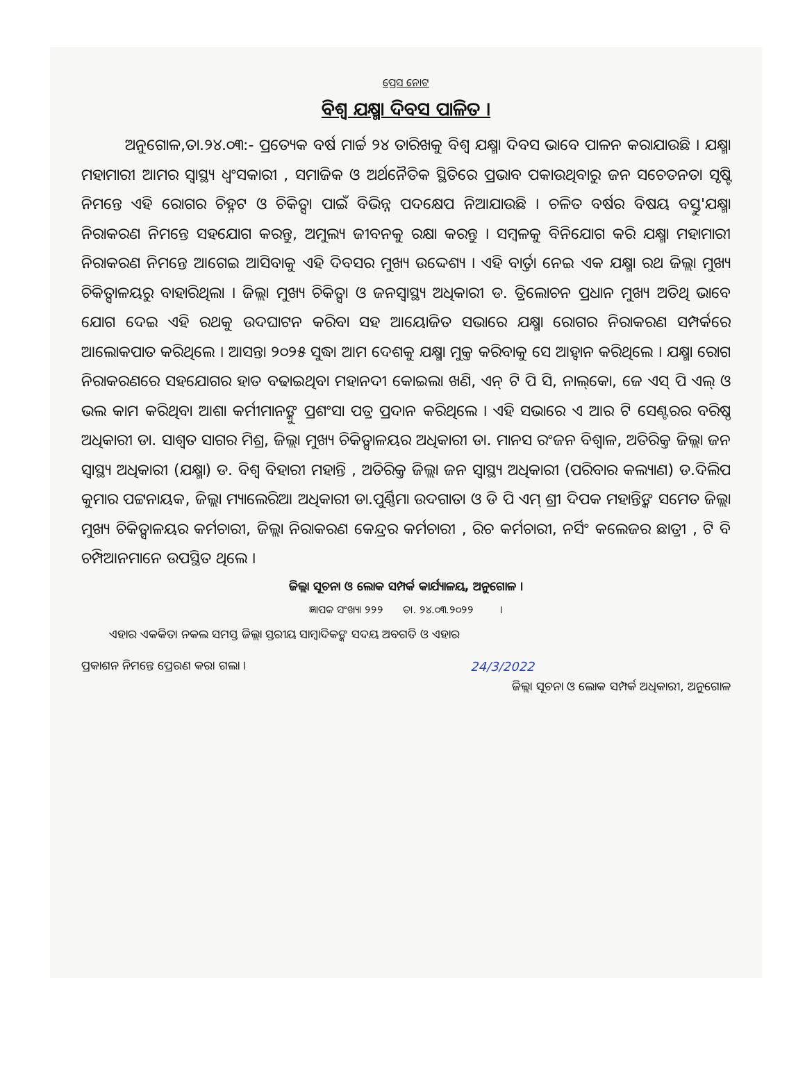ପ୍ରେସ ନୋଟ
ବିଶ୍ୱ ଯକ୍ଷ୍ମା ଦିବସ ପାଳିତ ।
ଅନୁଗୋଳ,ତା.୨୪.୦୩:- ପ୍ରତ୍ୟେକ ବର୍ଷ ମାର୍ଚ୍ଚ ୨୪ ତାରିଖକୁ ବିଶ୍ୱ ଯକ୍ଷ୍ମା ଦିବସ ଭାବେ ପାଳନ କରାଯାଉଛି । ଯକ୍ଷ୍ମା ମହାମାରୀ ଆମର ସ୍ୱାସ୍ଥ୍ୟ ଧ୍ୱଂସକାରୀ , ସମାଜିକ ଓ ଅର୍ଥନୈତିକ ସ୍ଥିତିରେ ପ୍ରଭାବ ପକାଉଥିବାରୁ ଜନ ସଚେତନତା ସୃଷ୍ଟି ନିମନ୍ତେ ଏହି ରୋଗର ଚିହ୍ନଟ ଓ ଚିକିତ୍ସା ପାଇଁ ବିଭିନ୍ନ ପଦକ୍ଷେପ ନିଆଯାଉଛି । ଚଳିତ ବର୍ଷର ବିଷୟ ବସ୍ତୁ'ଯକ୍ଷ୍ମା ନିରାକରଣ ନିମନ୍ତେ ସହଯୋଗ କରନ୍ତୁ, ଅମୁଲ୍ୟ ଜୀବନକୁ ରକ୍ଷା କରନ୍ତୁ । ସମ୍ବଳକୁ ବିନିଯୋଗ କରି ଯକ୍ଷ୍ମା ମହାମାରୀ ନିରାକରଣ ନିମନ୍ତେ ଆଗେଇ ଆସିବାକୁ ଏହି ଦିବସର ମୁଖ୍ୟ ଉଦ୍ଦେଶ୍ୟ । ଏହି ବାର୍ତ୍ତା ନେଇ ଏକ ଯକ୍ଷ୍ମା ରଥ ଜିଲ୍ଲା ମୁଖ୍ୟ ଚିକିତ୍ସାଳୟରୁ ବାହାରିଥିଲା । ଜିଲ୍ଲା ମୁଖ୍ୟ ଚିକିତ୍ସା ଓ ଜନସ୍ୱାସ୍ଥ୍ୟ ଅଧିକାରୀ ଡ. ତ୍ରିଲୋଚନ ପ୍ରଧାନ ମୁଖ୍ୟ ଅତିଥି ଭାବେ ଯୋଗ ଦେଇ ଏହି ରଥକୁ ଉଦଘାଟନ କରିବା ସହ ଆୟୋଜିତ ସଭାରେ ଯକ୍ଷ୍ମା ରୋଗର ନିରାକରଣ ସମ୍ପର୍କରେ ଆଲୋକପାତ କରିଥିଲେ । ଆସନ୍ତା ୨୦୨୫ ସୁଦ୍ଧା ଆମ ଦେଶକୁ ଯକ୍ଷ୍ମା ମୁକ୍ତ କରିବାକୁ ସେ ଆହ୍ୱାନ କରିଥିଲେ । ଯକ୍ଷ୍ମା ରୋଗ ନିରାକରଣରେ ସହଯୋଗର ହାତ ବଢାଇଥିବା ମହାନଦୀ କୋଇଲା ଖଣି, ଏନ୍ ଟି ପି ସି, ନାଲ୍‌କୋ, ଜେ ଏସ୍ ପି ଏଲ୍ ଓ ଭଲ କାମ କରିଥିବା ଆଶା କର୍ମୀମାନଙ୍କୁ ପ୍ରଶଂସା ପତ୍ର ପ୍ରଦାନ କରିଥିଲେ । ଏହି ସଭାରେ ଏ ଆର ଟି ସେଣ୍ଟରର ବରିଷ୍ଠ ଅଧିକାରୀ ଡା. ସାଶ୍ୱତ ସାଗର ମିଶ୍ର, ଜିଲ୍ଲା ମୁଖ୍ୟ ଚିକିତ୍ସାଳୟର ଅଧିକାରୀ ଡା. ମାନସ ରଂଜନ ବିଶ୍ୱାଳ, ଅତିରିକ୍ତ ଜିଲ୍ଲା ଜନ ସ୍ୱାସ୍ଥ୍ୟ ଅଧିକାରୀ (ଯକ୍ଷ୍ମା) ଡ. ବିଶ୍ୱ ବିହାରୀ ମହାନ୍ତି , ଅତିରିକ୍ତ ଜିଲ୍ଲା ଜନ ସ୍ୱାସ୍ଥ୍ୟ ଅଧିକାରୀ (ପରିବାର କଲ୍ୟାଣ) ଡ.ଦିଲିପ କୁମାର ପଟ୍ଟନାୟକ, ଜିଲ୍ଲା ମ୍ୟାଲେରିଆ ଅଧିକାରୀ ଡା.ପୁର୍ଣ୍ଣିମା ଉଦଗାତା ଓ ଡି ପି ଏମ୍ ଶ୍ରୀ ଦିପକ ମହାନ୍ତିଙ୍କ ସମେତ ଜିଲ୍ଲା ମୁଖ୍ୟ ଚିକିତ୍ସାଳୟର କର୍ମଚାରୀ, ଜିଲ୍ଲା ନିରାକରଣ କେନ୍ଦ୍ରର କର୍ମଚାରୀ , ରିଚ କର୍ମଚାରୀ, ନର୍ସିଂ କଲେଜର ଛାତ୍ରୀ , ଟି ବି ଚମ୍ପିଆନମାନେ ଉପସ୍ଥିତ ଥିଲେ ।
ଜିଲ୍ଲା ସୂଚନା ଓ ଲୋକ ସମ୍ପର୍କ କାର୍ଯ୍ୟାଳୟ, ଅନୁଗୋଳ ।
ଜ୍ଞାପକ ସଂଖ୍ୟା ୨୨୨ ତା. ୨୪.୦୩.୨୦୨୨ ।
ଏହାର ଏକକିତା ନକଲ ସମସ୍ତ ଜିଲ୍ଲା ସ୍ତରୀୟ ସାମ୍ବାଦିକଙ୍କ ସଦୟ ଅବଗତି ଓ ଏହାର
ପ୍ରକାଶନ ନିମନ୍ତେ ପ୍ରେରଣ କରା ଗଲା ।
24/3/2022
ଜିଲ୍ଲା ସୂଚନା ଓ ଲୋକ ସମ୍ପର୍କ ଅଧିକାରୀ, ଅନୁଗୋଳ